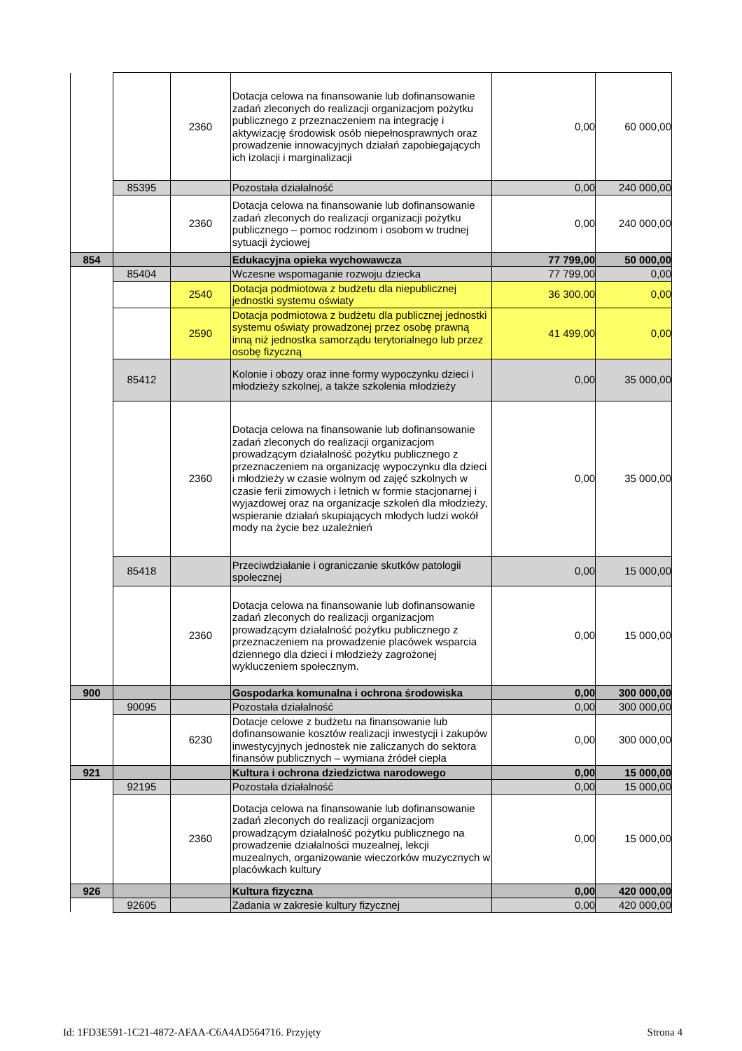| | | 2360 | Dotacja celowa na finansowanie lub dofinansowanie zadań zleconych do realizacji organizacjom pożytku publicznego z przeznaczeniem na integrację i aktywizację środowisk osób niepełnosprawnych oraz prowadzenie innowacyjnych działań zapobiegających ich izolacji i marginalizacji | 0,00 | 60 000,00 |
| | 85395 | | Pozostała działalność | 0,00 | 240 000,00 |
| | | 2360 | Dotacja celowa na finansowanie lub dofinansowanie zadań zleconych do realizacji organizacji pożytku publicznego – pomoc rodzinom i osobom w trudnej sytuacji życiowej | 0,00 | 240 000,00 |
| 854 | | | Edukacyjna opieka wychowawcza | 77 799,00 | 50 000,00 |
| | 85404 | | Wczesne wspomaganie rozwoju dziecka | 77 799,00 | 0,00 |
| | | 2540 | Dotacja podmiotowa z budżetu dla niepublicznej jednostki systemu oświaty | 36 300,00 | 0,00 |
| | | 2590 | Dotacja podmiotowa z budżetu dla publicznej jednostki systemu oświaty prowadzonej przez osobę prawną inną niż jednostka samorządu terytorialnego lub przez osobę fizyczną | 41 499,00 | 0,00 |
| | 85412 | | Kolonie i obozy oraz inne formy wypoczynku dzieci i młodzieży szkolnej, a także szkolenia młodzieży | 0,00 | 35 000,00 |
| | | 2360 | Dotacja celowa na finansowanie lub dofinansowanie zadań zleconych do realizacji organizacjom prowadzącym działalność pożytku publicznego z przeznaczeniem na organizację wypoczynku dla dzieci i młodzieży w czasie wolnym od zajęć szkolnych w czasie ferii zimowych i letnich w formie stacjonarnej i wyjazdowej oraz na organizacje szkoleń dla młodzieży, wspieranie działań skupiających młodych ludzi wokół mody na życie bez uzależnień | 0,00 | 35 000,00 |
| | 85418 | | Przeciwdziałanie i ograniczanie skutków patologii społecznej | 0,00 | 15 000,00 |
| | | 2360 | Dotacja celowa na finansowanie lub dofinansowanie zadań zleconych do realizacji organizacjom prowadzącym działalność pożytku publicznego z przeznaczeniem na prowadzenie placówek wsparcia dziennego dla dzieci i młodzieży zagrożonej wykluczeniem społecznym. | 0,00 | 15 000,00 |
| 900 | | | Gospodarka komunalna i ochrona środowiska | 0,00 | 300 000,00 |
| | 90095 | | Pozostała działalność | 0,00 | 300 000,00 |
| | | 6230 | Dotacje celowe z budżetu na finansowanie lub dofinansowanie kosztów realizacji inwestycji i zakupów inwestycyjnych jednostek nie zaliczanych do sektora finansów publicznych – wymiana źródeł ciepła | 0,00 | 300 000,00 |
| 921 | | | Kultura i ochrona dziedzictwa narodowego | 0,00 | 15 000,00 |
| | 92195 | | Pozostała działalność | 0,00 | 15 000,00 |
| | | 2360 | Dotacja celowa na finansowanie lub dofinansowanie zadań zleconych do realizacji organizacjom prowadzącym działalność pożytku publicznego na prowadzenie działalności muzealnej, lekcji muzealnych, organizowanie wieczorków muzycznych w placówkach kultury | 0,00 | 15 000,00 |
| 926 | | | Kultura fizyczna | 0,00 | 420 000,00 |
| | 92605 | | Zadania w zakresie kultury fizycznej | 0,00 | 420 000,00 |
Id: 1FD3E591-1C21-4872-AFAA-C6A4AD564716. Przyjęty Strona 4